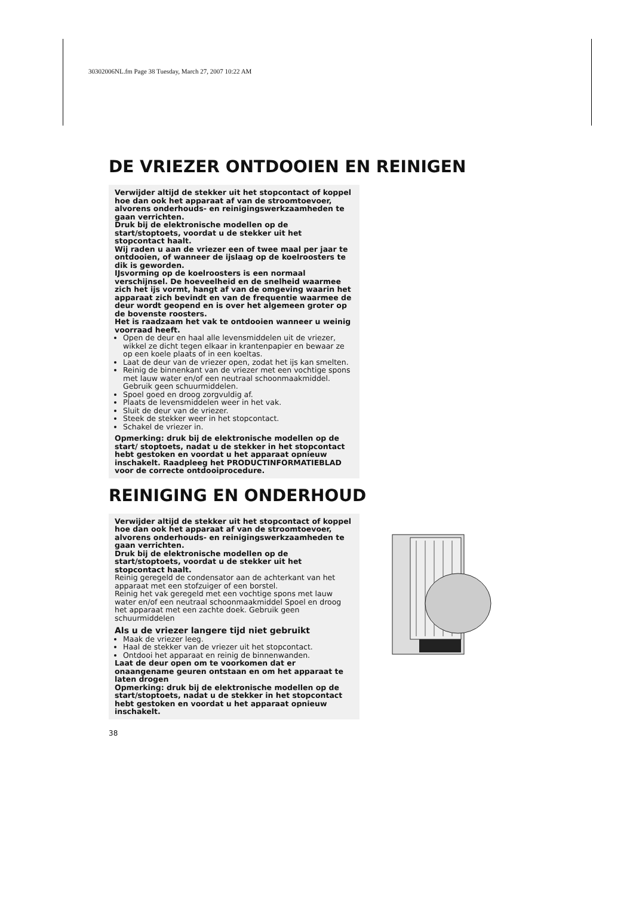30302006NL.fm Page 38 Tuesday, March 27, 2007 10:22 AM
DE VRIEZER ONTDOOIEN EN REINIGEN
Verwijder altijd de stekker uit het stopcontact of koppel hoe dan ook het apparaat af van de stroomtoevoer, alvorens onderhouds- en reinigingswerkzaamheden te gaan verrichten.
Druk bij de elektronische modellen op de start/stoptoets, voordat u de stekker uit het stopcontact haalt.
Wij raden u aan de vriezer een of twee maal per jaar te ontdooien, of wanneer de ijslaag op de koelroosters te dik is geworden.
IJsvorming op de koelroosters is een normaal verschijnsel. De hoeveelheid en de snelheid waarmee zich het ijs vormt, hangt af van de omgeving waarin het apparaat zich bevindt en van de frequentie waarmee de deur wordt geopend en is over het algemeen groter op de bovenste roosters.
Het is raadzaam het vak te ontdooien wanneer u weinig voorraad heeft.
Open de deur en haal alle levensmiddelen uit de vriezer, wikkel ze dicht tegen elkaar in krantenpapier en bewaar ze op een koele plaats of in een koeltas.
Laat de deur van de vriezer open, zodat het ijs kan smelten.
Reinig de binnenkant van de vriezer met een vochtige spons met lauw water en/of een neutraal schoonmaakmiddel. Gebruik geen schuurmiddelen.
Spoel goed en droog zorgvuldig af.
Plaats de levensmiddelen weer in het vak.
Sluit de deur van de vriezer.
Steek de stekker weer in het stopcontact.
Schakel de vriezer in.
Opmerking: druk bij de elektronische modellen op de start/ stoptoets, nadat u de stekker in het stopcontact hebt gestoken en voordat u het apparaat opnieuw inschakelt. Raadpleeg het PRODUCTINFORMATIEBLAD voor de correcte ontdooiprocedure.
REINIGING EN ONDERHOUD
Verwijder altijd de stekker uit het stopcontact of koppel hoe dan ook het apparaat af van de stroomtoevoer, alvorens onderhouds- en reinigingswerkzaamheden te gaan verrichten.
Druk bij de elektronische modellen op de start/stoptoets, voordat u de stekker uit het stopcontact haalt.
Reinig geregeld de condensator aan de achterkant van het apparaat met een stofzuiger of een borstel.
Reinig het vak geregeld met een vochtige spons met lauw water en/of een neutraal schoonmaakmiddel Spoel en droog het apparaat met een zachte doek. Gebruik geen schuurmiddelen
Als u de vriezer langere tijd niet gebruikt
Maak de vriezer leeg.
Haal de stekker van de vriezer uit het stopcontact.
Ontdooi het apparaat en reinig de binnenwanden.
Laat de deur open om te voorkomen dat er onaangename geuren ontstaan en om het apparaat te laten drogen
Opmerking: druk bij de elektronische modellen op de start/stoptoets, nadat u de stekker in het stopcontact hebt gestoken en voordat u het apparaat opnieuw inschakelt.
38